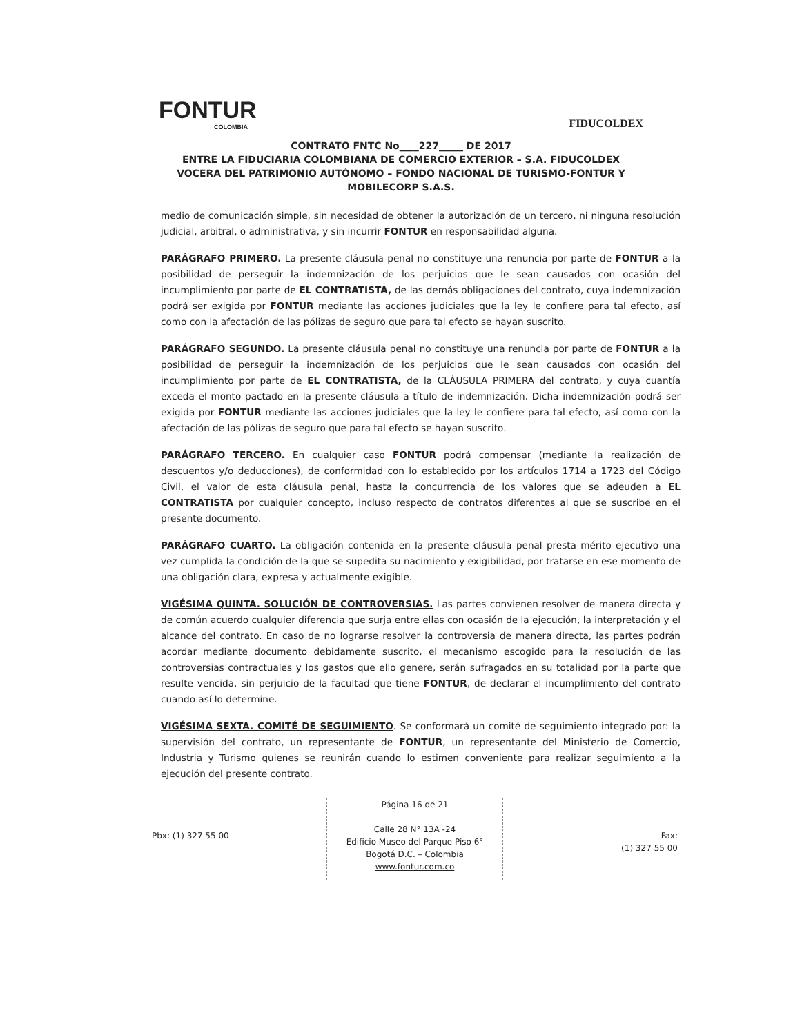FONTUR
COLOMBIA
FIDUCOLDEX
CONTRATO FNTC No____227_____ DE 2017
ENTRE LA FIDUCIARIA COLOMBIANA DE COMERCIO EXTERIOR – S.A. FIDUCOLDEX VOCERA DEL PATRIMONIO AUTÓNOMO – FONDO NACIONAL DE TURISMO-FONTUR Y MOBILECORP S.A.S.
medio de comunicación simple, sin necesidad de obtener la autorización de un tercero, ni ninguna resolución judicial, arbitral, o administrativa, y sin incurrir FONTUR en responsabilidad alguna.
PARÁGRAFO PRIMERO. La presente cláusula penal no constituye una renuncia por parte de FONTUR a la posibilidad de perseguir la indemnización de los perjuicios que le sean causados con ocasión del incumplimiento por parte de EL CONTRATISTA, de las demás obligaciones del contrato, cuya indemnización podrá ser exigida por FONTUR mediante las acciones judiciales que la ley le confiere para tal efecto, así como con la afectación de las pólizas de seguro que para tal efecto se hayan suscrito.
PARÁGRAFO SEGUNDO. La presente cláusula penal no constituye una renuncia por parte de FONTUR a la posibilidad de perseguir la indemnización de los perjuicios que le sean causados con ocasión del incumplimiento por parte de EL CONTRATISTA, de la CLÁUSULA PRIMERA del contrato, y cuya cuantía exceda el monto pactado en la presente cláusula a título de indemnización. Dicha indemnización podrá ser exigida por FONTUR mediante las acciones judiciales que la ley le confiere para tal efecto, así como con la afectación de las pólizas de seguro que para tal efecto se hayan suscrito.
PARÁGRAFO TERCERO. En cualquier caso FONTUR podrá compensar (mediante la realización de descuentos y/o deducciones), de conformidad con lo establecido por los artículos 1714 a 1723 del Código Civil, el valor de esta cláusula penal, hasta la concurrencia de los valores que se adeuden a EL CONTRATISTA por cualquier concepto, incluso respecto de contratos diferentes al que se suscribe en el presente documento.
PARÁGRAFO CUARTO. La obligación contenida en la presente cláusula penal presta mérito ejecutivo una vez cumplida la condición de la que se supedita su nacimiento y exigibilidad, por tratarse en ese momento de una obligación clara, expresa y actualmente exigible.
VIGÉSIMA QUINTA. SOLUCIÓN DE CONTROVERSIAS. Las partes convienen resolver de manera directa y de común acuerdo cualquier diferencia que surja entre ellas con ocasión de la ejecución, la interpretación y el alcance del contrato. En caso de no lograrse resolver la controversia de manera directa, las partes podrán acordar mediante documento debidamente suscrito, el mecanismo escogido para la resolución de las controversias contractuales y los gastos que ello genere, serán sufragados en su totalidad por la parte que resulte vencida, sin perjuicio de la facultad que tiene FONTUR, de declarar el incumplimiento del contrato cuando así lo determine.
VIGÉSIMA SEXTA. COMITÉ DE SEGUIMIENTO. Se conformará un comité de seguimiento integrado por: la supervisión del contrato, un representante de FONTUR, un representante del Ministerio de Comercio, Industria y Turismo quienes se reunirán cuando lo estimen conveniente para realizar seguimiento a la ejecución del presente contrato.
Pbx: (1) 327 55 00
Página 16 de 21
Calle 28 N° 13A -24
Edificio Museo del Parque Piso 6°
Bogotá D.C. – Colombia
www.fontur.com.co
Fax:
(1) 327 55 00